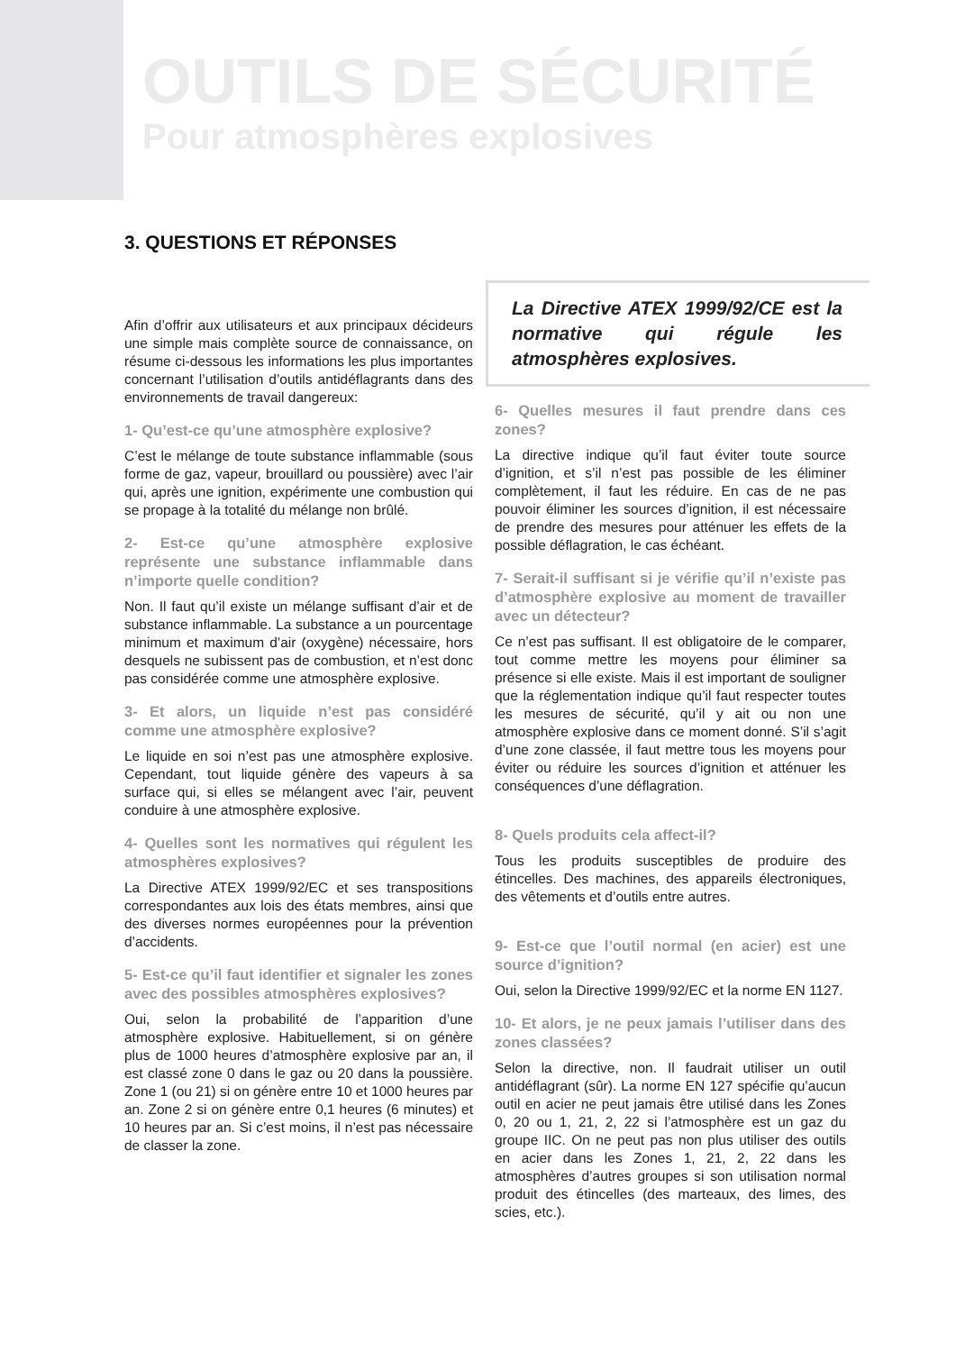OUTILS DE SÉCURITÉ
Pour atmosphères explosives
3. QUESTIONS ET RÉPONSES
Afin d’offrir aux utilisateurs et aux principaux décideurs une simple mais complète source de connaissance, on résume ci-dessous les informations les plus importantes concernant l’utilisation d’outils antidéflagrants dans des environnements de travail dangereux:
1- Qu’est-ce qu’une atmosphère explosive?
C’est le mélange de toute substance inflammable (sous forme de gaz, vapeur, brouillard ou poussière) avec l’air qui, après une ignition, expérimente une combustion qui se propage à la totalité du mélange non brûlé.
2- Est-ce qu’une atmosphère explosive représente une substance inflammable dans n’importe quelle condition?
Non. Il faut qu’il existe un mélange suffisant d’air et de substance inflammable. La substance a un pourcentage minimum et maximum d’air (oxygène) nécessaire, hors desquels ne subissent pas de combustion, et n’est donc pas considérée comme une atmosphère explosive.
3- Et alors, un liquide n’est pas considéré comme une atmosphère explosive?
Le liquide en soi n’est pas une atmosphère explosive. Cependant, tout liquide génère des vapeurs à sa surface qui, si elles se mélangent avec l’air, peuvent conduire à une atmosphère explosive.
4- Quelles sont les normatives qui régulent les atmosphères explosives?
La Directive ATEX 1999/92/EC et ses transpositions correspondantes aux lois des états membres, ainsi que des diverses normes européennes pour la prévention d’accidents.
5- Est-ce qu’il faut identifier et signaler les zones avec des possibles atmosphères explosives?
Oui, selon la probabilité de l’apparition d’une atmosphère explosive. Habituellement, si on génère plus de 1000 heures d’atmosphère explosive par an, il est classé zone 0 dans le gaz ou 20 dans la poussière. Zone 1 (ou 21) si on génère entre 10 et 1000 heures par an. Zone 2 si on génère entre 0,1 heures (6 minutes) et 10 heures par an. Si c’est moins, il n’est pas nécessaire de classer la zone.
La Directive ATEX 1999/92/CE est la normative qui régule les atmosphères explosives.
6- Quelles mesures il faut prendre dans ces zones?
La directive indique qu’il faut éviter toute source d’ignition, et s’il n’est pas possible de les éliminer complètement, il faut les réduire. En cas de ne pas pouvoir éliminer les sources d’ignition, il est nécessaire de prendre des mesures pour atténuer les effets de la possible déflagration, le cas échéant.
7- Serait-il suffisant si je vérifie qu’il n’existe pas d’atmosphère explosive au moment de travailler avec un détecteur?
Ce n’est pas suffisant. Il est obligatoire de le comparer, tout comme mettre les moyens pour éliminer sa présence si elle existe. Mais il est important de souligner que la réglementation indique qu’il faut respecter toutes les mesures de sécurité, qu’il y ait ou non une atmosphère explosive dans ce moment donné. S’il s’agit d’une zone classée, il faut mettre tous les moyens pour éviter ou réduire les sources d’ignition et atténuer les conséquences d’une déflagration.
8- Quels produits cela affect-il?
Tous les produits susceptibles de produire des étincelles. Des machines, des appareils électroniques, des vêtements et d’outils entre autres.
9- Est-ce que l’outil normal (en acier) est une source d’ignition?
Oui, selon la Directive 1999/92/EC et la norme EN 1127.
10- Et alors, je ne peux jamais l’utiliser dans des zones classées?
Selon la directive, non. Il faudrait utiliser un outil antidéflagrant (sûr). La norme EN 127 spécifie qu’aucun outil en acier ne peut jamais être utilisé dans les Zones 0, 20 ou 1, 21, 2, 22 si l’atmosphère est un gaz du groupe IIC. On ne peut pas non plus utiliser des outils en acier dans les Zones 1, 21, 2, 22 dans les atmosphères d’autres groupes si son utilisation normal produit des étincelles (des marteaux, des limes, des scies, etc.).